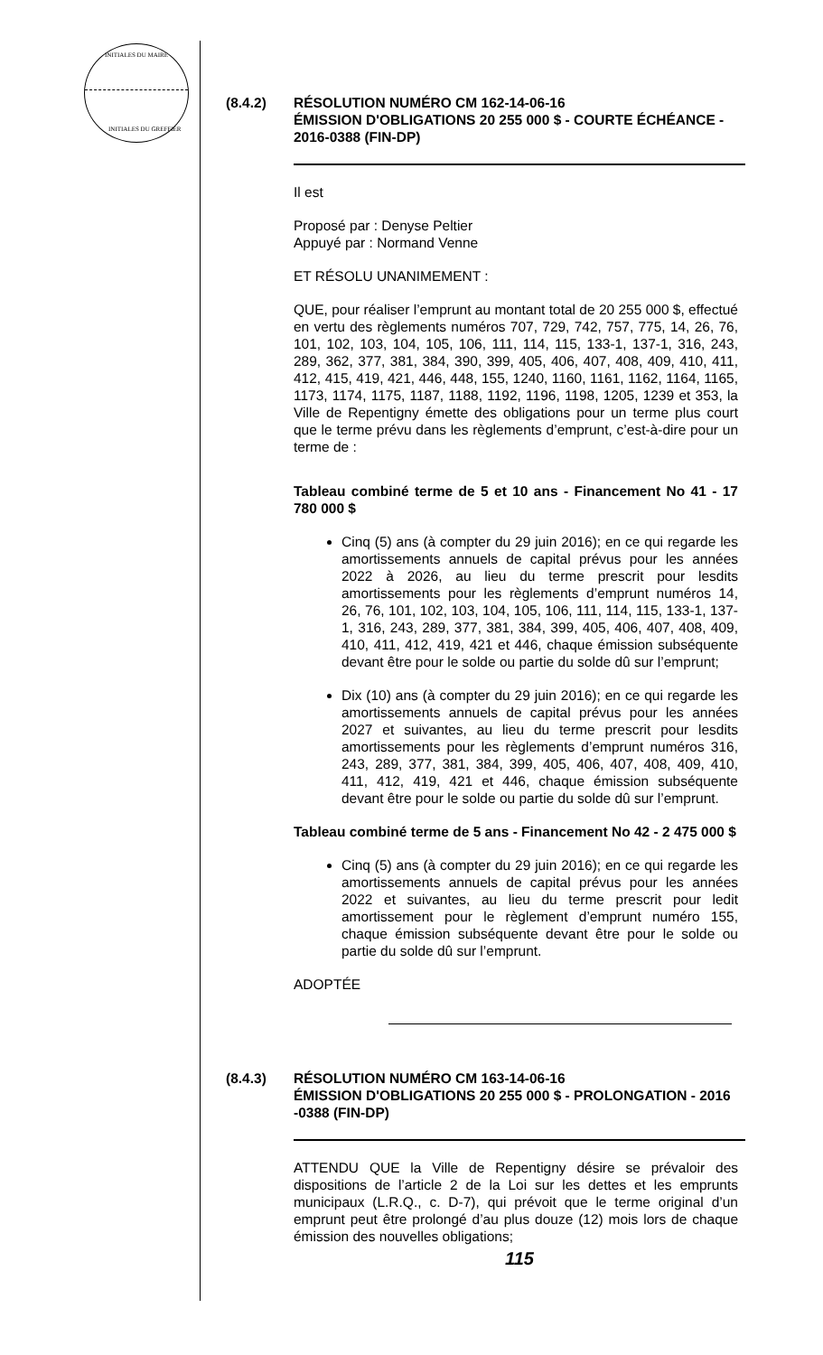INITIALES DU MAIRE
INITIALES DU GREFFIER
(8.4.2) RÉSOLUTION NUMÉRO CM 162-14-06-16
ÉMISSION D'OBLIGATIONS 20 255 000 $ - COURTE ÉCHÉANCE - 2016-0388 (FIN-DP)
Il est
Proposé par : Denyse Peltier
Appuyé par : Normand Venne
ET RÉSOLU UNANIMEMENT :
QUE, pour réaliser l’emprunt au montant total de 20 255 000 $, effectué en vertu des règlements numéros 707, 729, 742, 757, 775, 14, 26, 76, 101, 102, 103, 104, 105, 106, 111, 114, 115, 133-1, 137-1, 316, 243, 289, 362, 377, 381, 384, 390, 399, 405, 406, 407, 408, 409, 410, 411, 412, 415, 419, 421, 446, 448, 155, 1240, 1160, 1161, 1162, 1164, 1165, 1173, 1174, 1175, 1187, 1188, 1192, 1196, 1198, 1205, 1239 et 353, la Ville de Repentigny émette des obligations pour un terme plus court que le terme prévu dans les règlements d’emprunt, c’est-à-dire pour un terme de :
Tableau combiné terme de 5 et 10 ans - Financement No 41 - 17 780 000 $
Cinq (5) ans (à compter du 29 juin 2016); en ce qui regarde les amortissements annuels de capital prévus pour les années 2022 à 2026, au lieu du terme prescrit pour lesdits amortissements pour les règlements d’emprunt numéros 14, 26, 76, 101, 102, 103, 104, 105, 106, 111, 114, 115, 133-1, 137-1, 316, 243, 289, 377, 381, 384, 399, 405, 406, 407, 408, 409, 410, 411, 412, 419, 421 et 446, chaque émission subséquente devant être pour le solde ou partie du solde dû sur l’emprunt;
Dix (10) ans (à compter du 29 juin 2016); en ce qui regarde les amortissements annuels de capital prévus pour les années 2027 et suivantes, au lieu du terme prescrit pour lesdits amortissements pour les règlements d’emprunt numéros 316, 243, 289, 377, 381, 384, 399, 405, 406, 407, 408, 409, 410, 411, 412, 419, 421 et 446, chaque émission subséquente devant être pour le solde ou partie du solde dû sur l’emprunt.
Tableau combiné terme de 5 ans - Financement No 42 - 2 475 000 $
Cinq (5) ans (à compter du 29 juin 2016); en ce qui regarde les amortissements annuels de capital prévus pour les années 2022 et suivantes, au lieu du terme prescrit pour ledit amortissement pour le règlement d’emprunt numéro 155, chaque émission subséquente devant être pour le solde ou partie du solde dû sur l’emprunt.
ADOPTÉE
(8.4.3) RÉSOLUTION NUMÉRO CM 163-14-06-16
ÉMISSION D'OBLIGATIONS 20 255 000 $ - PROLONGATION - 2016 -0388 (FIN-DP)
ATTENDU QUE la Ville de Repentigny désire se prévaloir des dispositions de l’article 2 de la Loi sur les dettes et les emprunts municipaux (L.R.Q., c. D-7), qui prévoit que le terme original d’un emprunt peut être prolongé d’au plus douze (12) mois lors de chaque émission des nouvelles obligations;
115